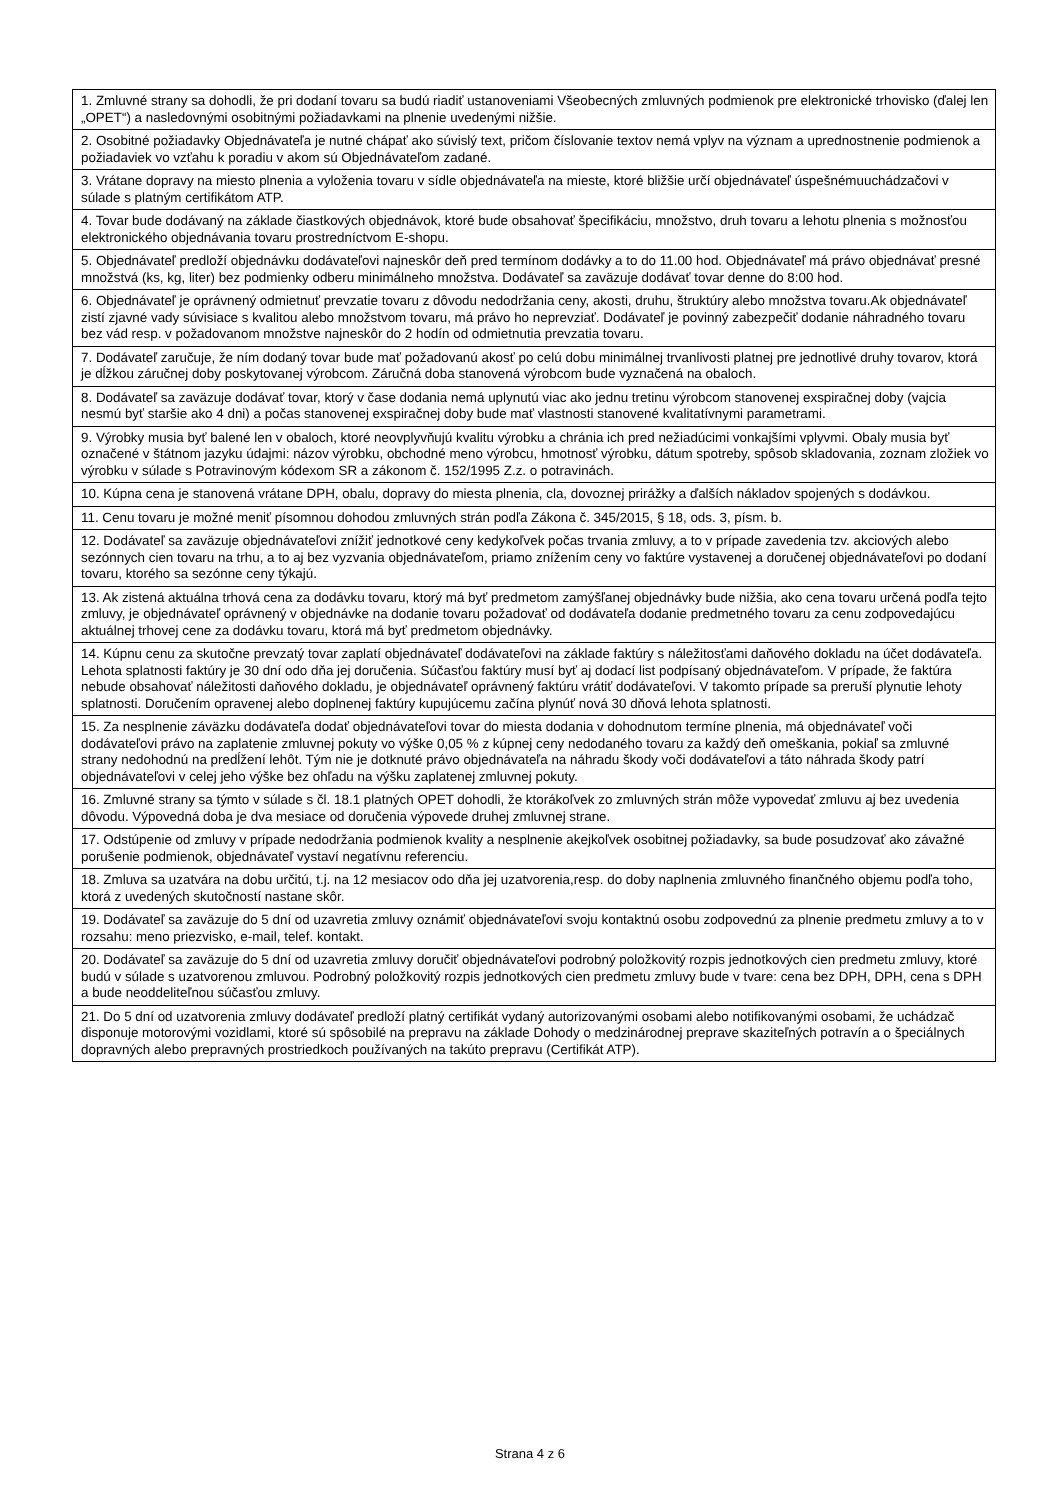| 1. Zmluvné strany sa dohodli, že pri dodaní tovaru sa budú riadiť ustanoveniami Všeobecných zmluvných podmienok pre elektronické trhovisko (ďalej len „OPET“) a nasledovnými osobitnými požiadavkami na plnenie uvedenými nižšie. |
| 2. Osobitné požiadavky Objednávateľa je nutné chápať ako súvislý text, pričom číslovanie textov nemá vplyv na význam a uprednostnenie podmienok a požiadaviek vo vzťahu k poradiu v akom sú Objednávateľom zadané. |
| 3. Vrátane dopravy na miesto plnenia a vyloženia tovaru v sídle objednávateľa na mieste, ktoré bližšie určí objednávateľ úspešnémuuchádzačovi v súlade s platným certifikátom ATP. |
| 4. Tovar bude dodávaný na základe čiastkových objednávok, ktoré bude obsahovať špecifikáciu, množstvo, druh tovaru a lehotu plnenia s možnosťou elektronického objednávania tovaru prostredníctvom E-shopu. |
| 5. Objednávateľ predloží objednávku dodávateľovi najneskôr deň pred termínom dodávky a to do 11.00 hod. Objednávateľ má právo objednávať presné množstvá (ks, kg, liter) bez podmienky odberu minimálneho množstva. Dodávateľ sa zaväzuje dodávať tovar denne do 8:00 hod. |
| 6. Objednávateľ je oprávnený odmietnuť prevzatie tovaru z dôvodu nedodržania ceny, akosti, druhu, štruktúry alebo množstva tovaru.Ak objednávateľ zistí zjavné vady súvisiace s kvalitou alebo množstvom tovaru, má právo ho neprevziať. Dodávateľ je povinný zabezpečiť dodanie náhradného tovaru bez vád resp. v požadovanom množstve najneskôr do 2 hodín od odmietnutia prevzatia tovaru. |
| 7. Dodávateľ zaručuje, že ním dodaný tovar bude mať požadovanú akosť po celú dobu minimálnej trvanlivosti platnej pre jednotlivé druhy tovarov, ktorá je dĺžkou záručnej doby poskytovanej výrobcom. Záručná doba stanovená výrobcom bude vyznačená na obaloch. |
| 8. Dodávateľ sa zaväzuje dodávať tovar, ktorý v čase dodania nemá uplynutú viac ako jednu tretinu výrobcom stanovenej exspiračnej doby (vajcia nesmú byť staršie ako 4 dni) a počas stanovenej exspiračnej doby bude mať vlastnosti stanovené kvalitatívnymi parametrami. |
| 9. Výrobky musia byť balené len v obaloch, ktoré neovplyvňujú kvalitu výrobku a chránia ich pred nežiadúcimi vonkajšími vplyvmi. Obaly musia byť označené v štátnom jazyku údajmi: názov výrobku, obchodné meno výrobcu, hmotnosť výrobku, dátum spotreby, spôsob skladovania, zoznam zložiek vo výrobku v súlade s Potravinovým kódexom SR a zákonom č. 152/1995 Z.z. o potravinách. |
| 10. Kúpna cena je stanovená vrátane DPH, obalu, dopravy do miesta plnenia, cla, dovoznej prirážky a ďalších nákladov spojených s dodávkou. |
| 11. Cenu tovaru je možné meniť písomnou dohodou zmluvných strán podľa Zákona č. 345/2015, § 18, ods. 3, písm. b. |
| 12. Dodávateľ sa zaväzuje objednávateľovi znížiť jednotkové ceny kedykoľvek počas trvania zmluvy, a to v prípade zavedenia tzv. akciových alebo sezónnych cien tovaru na trhu, a to aj bez vyzvania objednávateľom, priamo znížením ceny vo faktúre vystavenej a doručenej objednávateľovi po dodaní tovaru, ktorého sa sezónne ceny týkajú. |
| 13. Ak zistená aktuálna trhová cena za dodávku tovaru, ktorý má byť predmetom zamýšľanej objednávky bude nižšia, ako cena tovaru určená podľa tejto zmluvy, je objednávateľ oprávnený v objednávke na dodanie tovaru požadovať od dodávateľa dodanie predmetného tovaru za cenu zodpovedajúcu aktuálnej trhovej cene za dodávku tovaru, ktorá má byť predmetom objednávky. |
| 14. Kúpnu cenu za skutočne prevzatý tovar zaplatí objednávateľ dodávateľovi na základe faktúry s náležitosťami daňového dokladu na účet dodávateľa. Lehota splatnosti faktúry je 30 dní odo dňa jej doručenia. Súčasťou faktúry musí byť aj dodací list podpísaný objednávateľom. V prípade, že faktúra nebude obsahovať náležitosti daňového dokladu, je objednávateľ oprávnený faktúru vrátiť dodávateľovi. V takomto prípade sa preruší plynutie lehoty splatnosti. Doručením opravenej alebo doplnenej faktúry kupujúcemu začína plynúť nová 30 dňová lehota splatnosti. |
| 15. Za nesplnenie záväzku dodávateľa dodať objednávateľovi tovar do miesta dodania v dohodnutom termíne plnenia, má objednávateľ voči dodávateľovi právo na zaplatenie zmluvnej pokuty vo výške 0,05 % z kúpnej ceny nedodaného tovaru za každý deň omeškania, pokiaľ sa zmluvné strany nedohodnú na predĺžení lehôt. Tým nie je dotknuté právo objednávateľa na náhradu škody voči dodávateľovi a táto náhrada škody patrí objednávateľovi v celej jeho výške bez ohľadu na výšku zaplatenej zmluvnej pokuty. |
| 16. Zmluvné strany sa týmto v súlade s čl. 18.1 platných OPET dohodli, že ktorákoľvek zo zmluvných strán môže vypovedať zmluvu aj bez uvedenia dôvodu. Výpovedná doba je dva mesiace od doručenia výpovede druhej zmluvnej strane. |
| 17. Odstúpenie od zmluvy v prípade nedodržania podmienok kvality a nesplnenie akejkoľvek osobitnej požiadavky, sa bude posudzovať ako závažné porušenie podmienok, objednávateľ vystaví negatívnu referenciu. |
| 18. Zmluva sa uzatvára na dobu určitú, t.j. na 12 mesiacov odo dňa jej uzatvorenia,resp. do doby naplnenia zmluvného finančného objemu podľa toho, ktorá z uvedených skutočností nastane skôr. |
| 19. Dodávateľ sa zaväzuje do 5 dní od uzavretia zmluvy oznámiť objednávateľovi svoju kontaktnú osobu zodpovednú za plnenie predmetu zmluvy a to v rozsahu: meno priezvisko, e-mail, telef. kontakt. |
| 20. Dodávateľ sa zaväzuje do 5 dní od uzavretia zmluvy doručiť objednávateľovi podrobný položkovitý rozpis jednotkových cien predmetu zmluvy, ktoré budú v súlade s uzatvorenou zmluvou. Podrobný položkovitý rozpis jednotkových cien predmetu zmluvy bude v tvare: cena bez DPH, DPH, cena s DPH a bude neoddeliteľnou súčasťou zmluvy. |
| 21. Do 5 dní od uzatvorenia zmluvy dodávateľ predloží platný certifikát vydaný autorizovanými osobami alebo notifikovanými osobami, že uchádzač disponuje motorovými vozidlami, ktoré sú spôsobilé na prepravu na základe Dohody o medzinárodnej preprave skaziteľných potravín a o špeciálnych dopravných alebo prepravných prostriedkoch používaných na takúto prepravu (Certifikát ATP). |
Strana 4 z 6